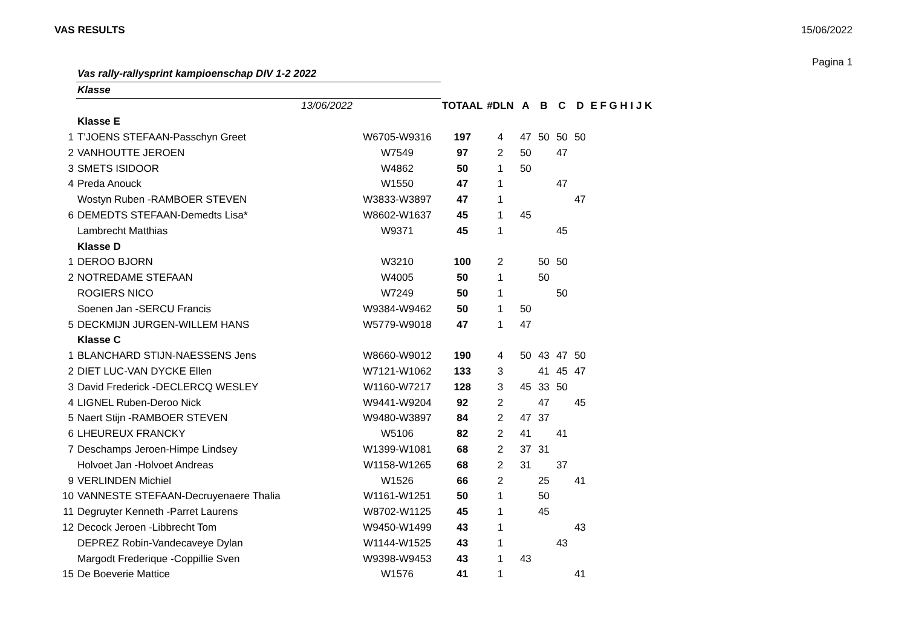VAS RESULTS 15/06/2022
Pagina 1
| | Vas rally-rallysprint kampioenschap DIV 1-2 2022 | | | | | | | | |
| | Klasse | | | | | | | | |
| | 13/06/2022 | | TOTAAL | #DLN | A | B | C | D | E F G H I J K |
| | Klasse E | | | | | | | | |
| 1 | T'JOENS STEFAAN-Passchyn Greet | W6705-W9316 | 197 | 4 | 47 | 50 | 50 | 50 | |
| 2 | VANHOUTTE JEROEN | W7549 | 97 | 2 | 50 | | 47 | | |
| 3 | SMETS ISIDOOR | W4862 | 50 | 1 | 50 | | | | |
| 4 | Preda Anouck | W1550 | 47 | 1 | | | 47 | | |
| | Wostyn Ruben -RAMBOER STEVEN | W3833-W3897 | 47 | 1 | | | | 47 | |
| 6 | DEMEDTS STEFAAN-Demedts Lisa* | W8602-W1637 | 45 | 1 | 45 | | | | |
| | Lambrecht Matthias | W9371 | 45 | 1 | | | 45 | | |
| | Klasse D | | | | | | | | |
| 1 | DEROO BJORN | W3210 | 100 | 2 | | 50 | 50 | | |
| 2 | NOTREDAME STEFAAN | W4005 | 50 | 1 | | 50 | | | |
| | ROGIERS NICO | W7249 | 50 | 1 | | | 50 | | |
| | Soenen Jan -SERCU Francis | W9384-W9462 | 50 | 1 | 50 | | | | |
| 5 | DECKMIJN JURGEN-WILLEM HANS | W5779-W9018 | 47 | 1 | 47 | | | | |
| | Klasse C | | | | | | | | |
| 1 | BLANCHARD STIJN-NAESSENS Jens | W8660-W9012 | 190 | 4 | 50 | 43 | 47 | 50 | |
| 2 | DIET LUC-VAN DYCKE Ellen | W7121-W1062 | 133 | 3 | | 41 | 45 | 47 | |
| 3 | David Frederick -DECLERCQ WESLEY | W1160-W7217 | 128 | 3 | 45 | 33 | 50 | | |
| 4 | LIGNEL Ruben-Deroo Nick | W9441-W9204 | 92 | 2 | | 47 | | 45 | |
| 5 | Naert Stijn -RAMBOER STEVEN | W9480-W3897 | 84 | 2 | 47 | 37 | | | |
| 6 | LHEUREUX FRANCKY | W5106 | 82 | 2 | 41 | | 41 | | |
| 7 | Deschamps Jeroen-Himpe Lindsey | W1399-W1081 | 68 | 2 | 37 | 31 | | | |
| | Holvoet Jan -Holvoet Andreas | W1158-W1265 | 68 | 2 | 31 | | 37 | | |
| 9 | VERLINDEN Michiel | W1526 | 66 | 2 | | 25 | | 41 | |
| 10 | VANNESTE STEFAAN-Decruyenaere Thalia | W1161-W1251 | 50 | 1 | | 50 | | | |
| 11 | Degruyter Kenneth -Parret Laurens | W8702-W1125 | 45 | 1 | | 45 | | | |
| 12 | Decock Jeroen -Libbrecht Tom | W9450-W1499 | 43 | 1 | | | | 43 | |
| | DEPREZ Robin-Vandecaveye Dylan | W1144-W1525 | 43 | 1 | | | 43 | | |
| | Margodt Frederique -Coppillie Sven | W9398-W9453 | 43 | 1 | 43 | | | | |
| 15 | De Boeverie Mattice | W1576 | 41 | 1 | | | | 41 | |